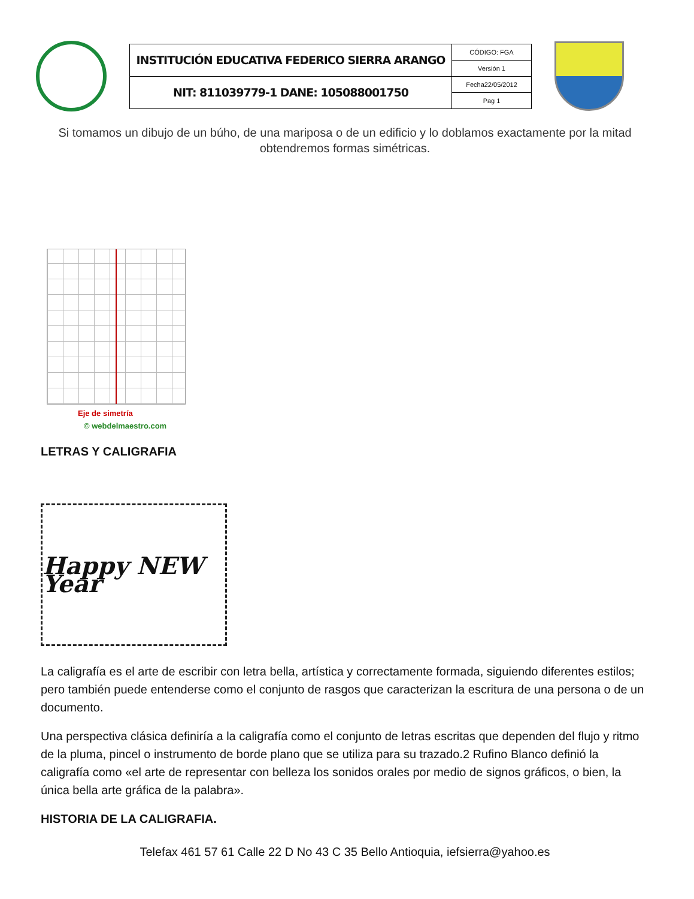| INSTITUCIÓN EDUCATIVA FEDERICO SIERRA ARANGO | CÓDIGO: FGA |
| | Versión 1 |
| NIT: 811039779-1 DANE: 105088001750 | Fecha22/05/2012 |
| | Pag 1 |
Si tomamos un dibujo de un búho, de una mariposa o de un edificio y lo doblamos exactamente por la mitad obtendremos formas simétricas.
Eje de simetría
© webdelmaestro.com
LETRAS Y CALIGRAFIA
Happy NEW Year
La caligrafía es el arte de escribir con letra bella, artística y correctamente formada, siguiendo diferentes estilos; pero también puede entenderse como el conjunto de rasgos que caracterizan la escritura de una persona o de un documento.
Una perspectiva clásica definiría a la caligrafía como el conjunto de letras escritas que dependen del flujo y ritmo de la pluma, pincel o instrumento de borde plano que se utiliza para su trazado.2 Rufino Blanco definió la caligrafía como «el arte de representar con belleza los sonidos orales por medio de signos gráficos, o bien, la única bella arte gráfica de la palabra».
HISTORIA DE LA CALIGRAFIA.
Telefax 461 57 61 Calle 22 D No 43 C 35 Bello Antioquia, iefsierra@yahoo.es